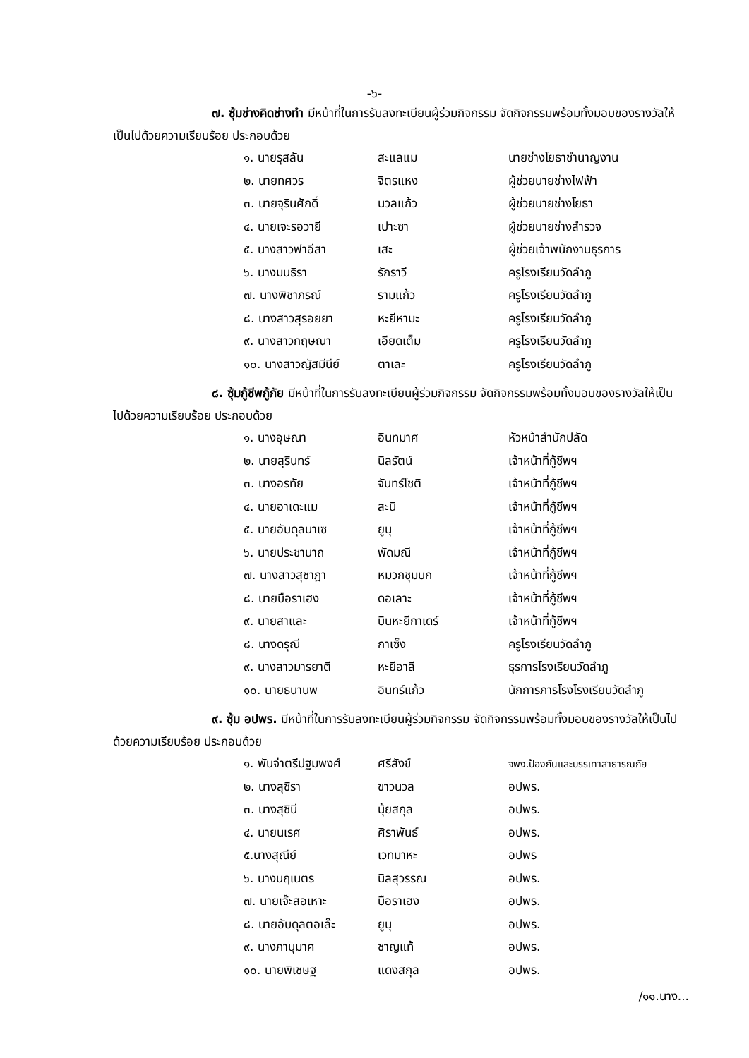-๖-
๗. ซุ้มช่างคิดช่างทำ มีหน้าที่ในการรับลงทะเบียนผู้ร่วมกิจกรรม จัดกิจกรรมพร้อมทั้งมอบของรางวัลให้เป็นไปด้วยความเรียบร้อย ประกอบด้วย
| ๑. นายรุสลัน | สะแลแม | นายช่างโยธาชำนาญงาน |
| ๒. นายทศวร | จิตรแหง | ผู้ช่วยนายช่างไฟฟ้า |
| ๓. นายจุรินศักดิ์ | นวลแก้ว | ผู้ช่วยนายช่างโยธา |
| ๔. นายเจะรอวายี | เปาะซา | ผู้ช่วยนายช่างสำรวจ |
| ๕. นางสาวฟาอีสา | เสะ | ผู้ช่วยเจ้าพนักงานธุรการ |
| ๖. นางมนธิรา | รักราวี | ครูโรงเรียนวัดลำภู |
| ๗. นางพิชาภรณ์ | รามแก้ว | ครูโรงเรียนวัดลำภู |
| ๘. นางสาวสุรอยยา | หะยีหามะ | ครูโรงเรียนวัดลำภู |
| ๙. นางสาวกฤษณา | เอียดเต็ม | ครูโรงเรียนวัดลำภู |
| ๑๐. นางสาวญัสมีนีย์ | ตาเละ | ครูโรงเรียนวัดลำภู |
๘. ซุ้มกู้ชีพกู้ภัย มีหน้าที่ในการรับลงทะเบียนผู้ร่วมกิจกรรม จัดกิจกรรมพร้อมทั้งมอบของรางวัลให้เป็นไปด้วยความเรียบร้อย ประกอบด้วย
| ๑. นางอุษณา | อินทมาศ | หัวหน้าสำนักปลัด |
| ๒. นายสุรินทร์ | นิลรัตน์ | เจ้าหน้าที่กู้ชีพฯ |
| ๓. นางอรทัย | จันทร์โชติ | เจ้าหน้าที่กู้ชีพฯ |
| ๔. นายอาเดะแม | สะนิ | เจ้าหน้าที่กู้ชีพฯ |
| ๕. นายอับดุลนาเซ | ยูนุ | เจ้าหน้าที่กู้ชีพฯ |
| ๖. นายประชานาถ | พัดมณี | เจ้าหน้าที่กู้ชีพฯ |
| ๗. นางสาวสุชาฎา | หมวกชุมบก | เจ้าหน้าที่กู้ชีพฯ |
| ๘. นายบือราเฮง | ดอเลาะ | เจ้าหน้าที่กู้ชีพฯ |
| ๙. นายสาและ | บินหะยีกาเดร์ | เจ้าหน้าที่กู้ชีพฯ |
| ๘. นางดรุณี | กาเซ็ง | ครูโรงเรียนวัดลำภู |
| ๙. นางสาวมารยาตี | หะยีอาลี | ธุรการโรงเรียนวัดลำภู |
| ๑๐. นายธนานพ | อินทร์แก้ว | นักการภารโรงโรงเรียนวัดลำภู |
๙. ซุ้ม อปพร. มีหน้าที่ในการรับลงทะเบียนผู้ร่วมกิจกรรม จัดกิจกรรมพร้อมทั้งมอบของรางวัลให้เป็นไปด้วยความเรียบร้อย ประกอบด้วย
| ๑. พันจ่าตรีปฐมพงศ์ | ศรีสังข์ | จพง.ป้องกันและบรรเทาสาธารณภัย |
| ๒. นางสุชิรา | ขาวนวล | อปพร. |
| ๓. นางสุชินี | นุ้ยสกุล | อปพร. |
| ๔. นายนเรศ | ศิราพันธ์ | อปพร. |
| ๕.นางสุณีย์ | เวทมาหะ | อปพร |
| ๖. นางนฤเนตร | นิลสุวรรณ | อปพร. |
| ๗. นายเจ๊ะสอเหาะ | บือราเฮง | อปพร. |
| ๘. นายอับดุลตอเล๊ะ | ยูนุ | อปพร. |
| ๙. นางภานุมาศ | ชาญแท้ | อปพร. |
| ๑๐. นายพิเชษฐ | แดงสกุล | อปพร. |
/๑๑.นาง...